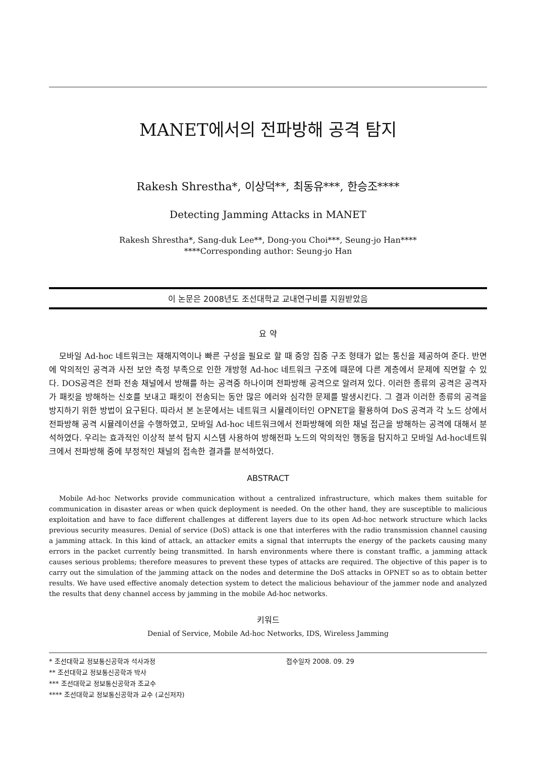MANET에서의 전파방해 공격 탐지
Rakesh Shrestha*, 이상덕**, 최동유***, 한승조****
Detecting Jamming Attacks in MANET
Rakesh Shrestha*, Sang-duk Lee**, Dong-you Choi***, Seung-jo Han****
****Corresponding author: Seung-jo Han
이 논문은 2008년도 조선대학교 교내연구비를 지원받았음
요 약
모바일 Ad-hoc 네트워크는 재해지역이나 빠른 구성을 필요로 할 때 중앙 집중 구조 형태가 없는 통신을 제공하여 준다. 반면에 악의적인 공격과 사전 보안 측정 부족으로 인한 개방형 Ad-hoc 네트워크 구조에 때문에 다른 계층에서 문제에 직면할 수 있다. DOS공격은 전파 전송 채널에서 방해를 하는 공격중 하나이며 전파방해 공격으로 알려져 있다. 이러한 종류의 공격은 공격자가 패킷을 방해하는 신호를 보내고 패킷이 전송되는 동안 많은 에러와 심각한 문제를 발생시킨다. 그 결과 이러한 종류의 공격을 방지하기 위한 방법이 요구된다. 따라서 본 논문에서는 네트워크 시뮬레이터인 OPNET을 활용하여 DoS 공격과 각 노드 상에서 전파방해 공격 시뮬레이션을 수행하였고, 모바일 Ad-hoc 네트워크에서 전파방해에 의한 채널 접근을 방해하는 공격에 대해서 분석하였다. 우리는 효과적인 이상적 분석 탐지 시스템 사용하여 방해전파 노드의 악의적인 행동을 탐지하고 모바일 Ad-hoc네트워크에서 전파방해 중에 부정적인 채널의 접속한 결과를 분석하였다.
ABSTRACT
Mobile Ad-hoc Networks provide communication without a centralized infrastructure, which makes them suitable for communication in disaster areas or when quick deployment is needed. On the other hand, they are susceptible to malicious exploitation and have to face different challenges at different layers due to its open Ad-hoc network structure which lacks previous security measures. Denial of service (DoS) attack is one that interferes with the radio transmission channel causing a jamming attack. In this kind of attack, an attacker emits a signal that interrupts the energy of the packets causing many errors in the packet currently being transmitted. In harsh environments where there is constant traffic, a jamming attack causes serious problems; therefore measures to prevent these types of attacks are required. The objective of this paper is to carry out the simulation of the jamming attack on the nodes and determine the DoS attacks in OPNET so as to obtain better results. We have used effective anomaly detection system to detect the malicious behaviour of the jammer node and analyzed the results that deny channel access by jamming in the mobile Ad-hoc networks.
키워드
Denial of Service, Mobile Ad-hoc Networks, IDS, Wireless Jamming
* 조선대학교 정보통신공학과 석사과정
** 조선대학교 정보통신공학과 박사
*** 조선대학교 정보통신공학과 조교수
**** 조선대학교 정보통신공학과 교수 (교신저자)
접수일자 2008. 09. 29